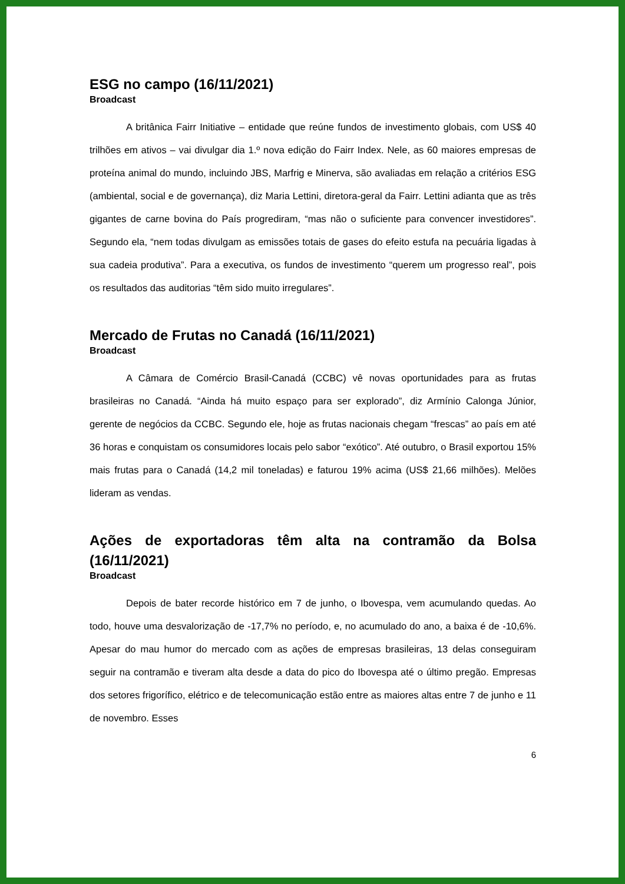ESG no campo (16/11/2021)
Broadcast
A britânica Fairr Initiative – entidade que reúne fundos de investimento globais, com US$ 40 trilhões em ativos – vai divulgar dia 1.º nova edição do Fairr Index. Nele, as 60 maiores empresas de proteína animal do mundo, incluindo JBS, Marfrig e Minerva, são avaliadas em relação a critérios ESG (ambiental, social e de governança), diz Maria Lettini, diretora-geral da Fairr. Lettini adianta que as três gigantes de carne bovina do País progrediram, “mas não o suficiente para convencer investidores”. Segundo ela, “nem todas divulgam as emissões totais de gases do efeito estufa na pecuária ligadas à sua cadeia produtiva”. Para a executiva, os fundos de investimento “querem um progresso real”, pois os resultados das auditorias “têm sido muito irregulares”.
Mercado de Frutas no Canadá (16/11/2021)
Broadcast
A Câmara de Comércio Brasil-Canadá (CCBC) vê novas oportunidades para as frutas brasileiras no Canadá. “Ainda há muito espaço para ser explorado”, diz Armínio Calonga Júnior, gerente de negócios da CCBC. Segundo ele, hoje as frutas nacionais chegam “frescas” ao país em até 36 horas e conquistam os consumidores locais pelo sabor “exótico”. Até outubro, o Brasil exportou 15% mais frutas para o Canadá (14,2 mil toneladas) e faturou 19% acima (US$ 21,66 milhões). Melões lideram as vendas.
Ações de exportadoras têm alta na contramão da Bolsa (16/11/2021)
Broadcast
Depois de bater recorde histórico em 7 de junho, o Ibovespa, vem acumulando quedas. Ao todo, houve uma desvalorização de -17,7% no período, e, no acumulado do ano, a baixa é de -10,6%. Apesar do mau humor do mercado com as ações de empresas brasileiras, 13 delas conseguiram seguir na contramão e tiveram alta desde a data do pico do Ibovespa até o último pregão. Empresas dos setores frigorífico, elétrico e de telecomunicação estão entre as maiores altas entre 7 de junho e 11 de novembro. Esses
6